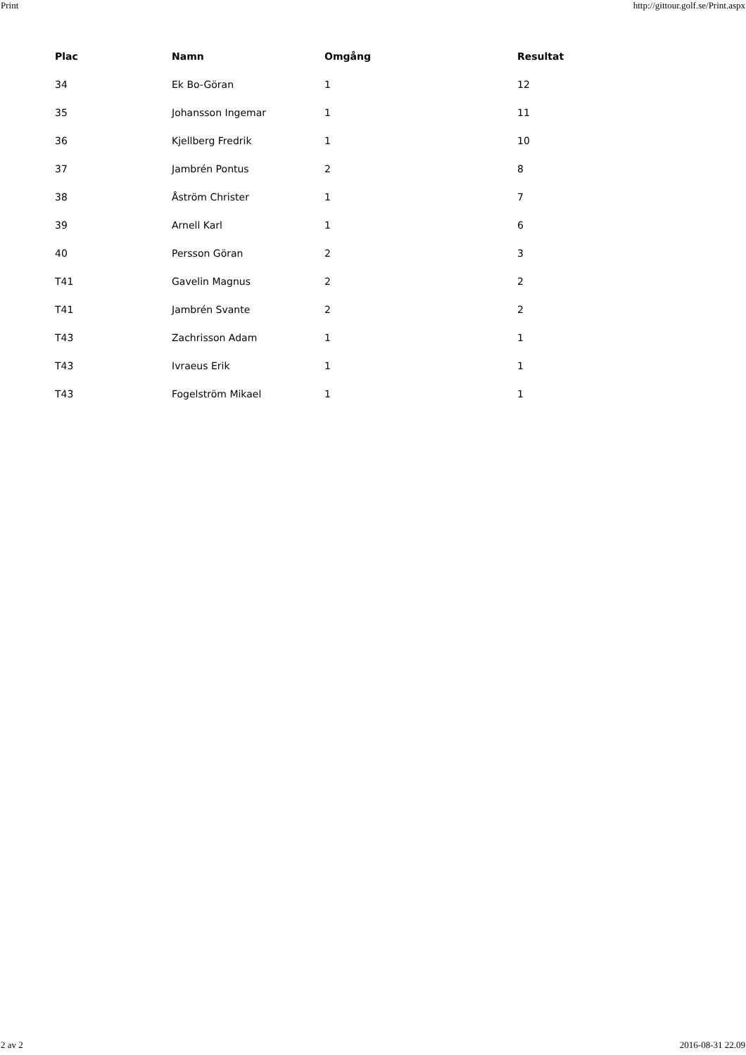Print http://gittour.golf.se/Print.aspx
| Plac | Namn | Omgång | Resultat |
| --- | --- | --- | --- |
| 34 | Ek Bo-Göran | 1 | 12 |
| 35 | Johansson Ingemar | 1 | 11 |
| 36 | Kjellberg Fredrik | 1 | 10 |
| 37 | Jambrén Pontus | 2 | 8 |
| 38 | Åström Christer | 1 | 7 |
| 39 | Arnell Karl | 1 | 6 |
| 40 | Persson Göran | 2 | 3 |
| T41 | Gavelin Magnus | 2 | 2 |
| T41 | Jambrén Svante | 2 | 2 |
| T43 | Zachrisson Adam | 1 | 1 |
| T43 | Ivraeus Erik | 1 | 1 |
| T43 | Fogelström Mikael | 1 | 1 |
2 av 2 2016-08-31 22.09